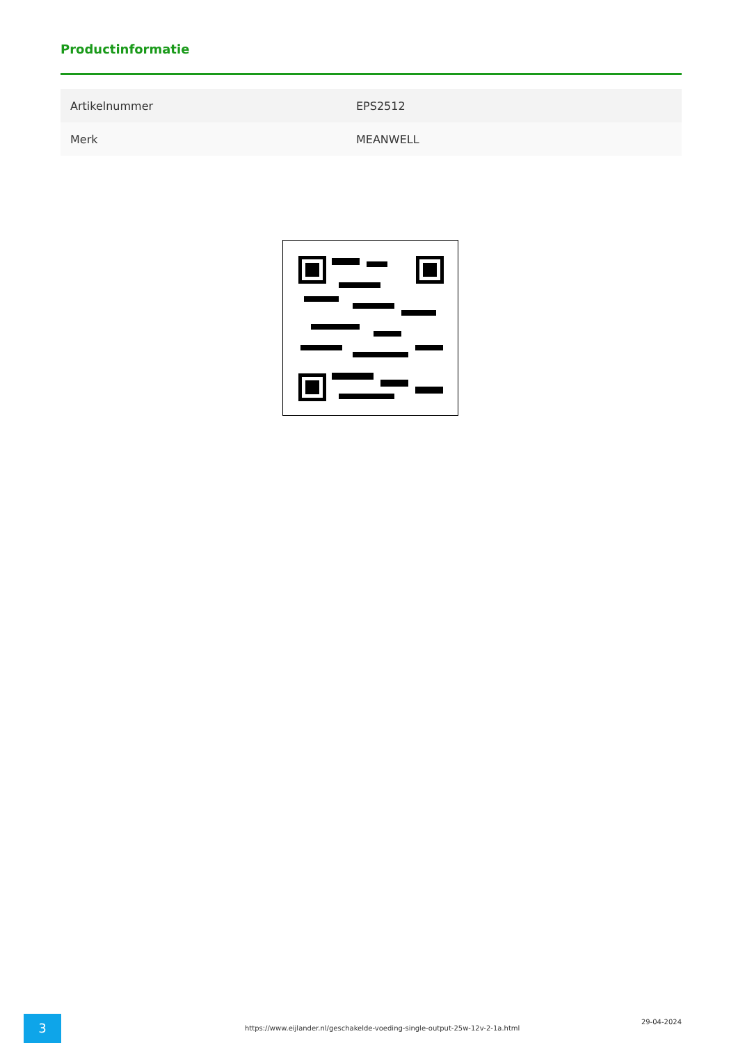Productinformatie
| Artikelnummer | EPS2512 |
| Merk | MEANWELL |
3
https://www.eijlander.nl/geschakelde-voeding-single-output-25w-12v-2-1a.html
29-04-2024